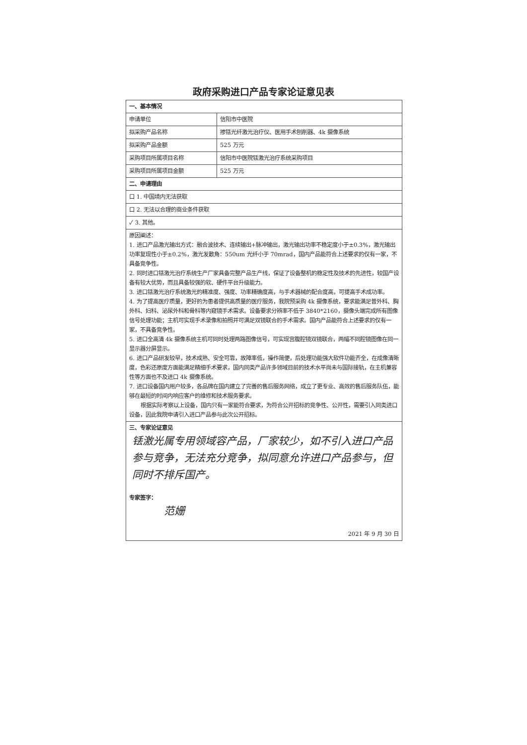政府采购进口产品专家论证意见表
| 一、基本情况 | |
| 申请单位 | 信阳市中医院 |
| 拟采购产品名称 | 掺铥光纤激光治疗仪、医用手术刨削器、4k 摄像系统 |
| 拟采购产品金额 | 525 万元 |
| 采购项目所属项目名称 | 信阳市中医院铥激光治疗系统采购项目 |
| 采购项目所属项目金额 | 525 万元 |
| 二、申请理由 | |
| 口 1. 中国境内无法获取 | |
| 口 2. 无法以合理的商业条件获取 | |
| ✓ 3. 其他。 | |
| 原因阐述： 1. 进口产品激光输出方式：融合波技术、连续输出+脉冲输出，激光输出功率不稳定度小于±0.3%，激光输出功率复现性小于±0.2%，激光发散角：550um 光纤小于 70mrad，国内产品能符合上述要求的仅有一家，不具备竞争性。 2. 同时进口铥激光治疗系统生产厂家具备完整产品生产线，保证了设备整机的稳定性及技术的先进性，较国产设备有较大优势，而且具备较强的软、硬件平台升级能力。 3. 进口铥激光治疗系统激光的精准度、强度、功率精确度高，与手术器械的配合度高，可提高手术成功率。 4. 为了提高医疗质量，更好的为患者提供高质量的医疗服务，我院预采购 4k 摄像系统，要求能满足普外科、胸外科、妇科、泌尿外科和骨科等内窥镜手术需求。设备要求分辨率不低于 3840*2160，摄像头端完成所有图像信号处理功能；主机可实现手术录像和拍照并可满足双镜联合的手术需求。国内产品能符合上述要求的仅有一家，不具备竞争性。 5. 进口全高清 4k 摄像系统主机可同时处理两路图像信号，可实现宫腹腔镜双镜联合，两幅不同腔镜图像在同一显示器分屏显示。 6. 进口产品研发较早，技术成熟、安全可靠，故障率低，操作简便，后处理功能强大软件功能齐全，在成像清晰度，色彩还原度方面能满足精细手术要求，国内同类产品许多领域目前的技术水平尚未与国际接轨，在主机兼容性等方面也不及进口 4k 摄像系统。 7. 进口设备国内用户较多，各品牌在国内建立了完善的售后服务网络，成立了更专业、高效的售后服务队伍，能够在最短的时间内响应客户的维修和技术服务要求。 根据实际考察以上设备，国内只有一家能符合要求，为符合公开招标的竞争性、公开性，需要引入同类进口设备，因此我院申请引入进口产品参与此次公开招标。 | |
| 三、专家论证意见 铥激光属专用领域容产品，厂家较少，如不引入进口产品参与竞争，无法充分竞争，拟同意允许进口产品参与，但同时不排斥国产。 专家签字： 范姗 2021 年 9 月 30 日 | |